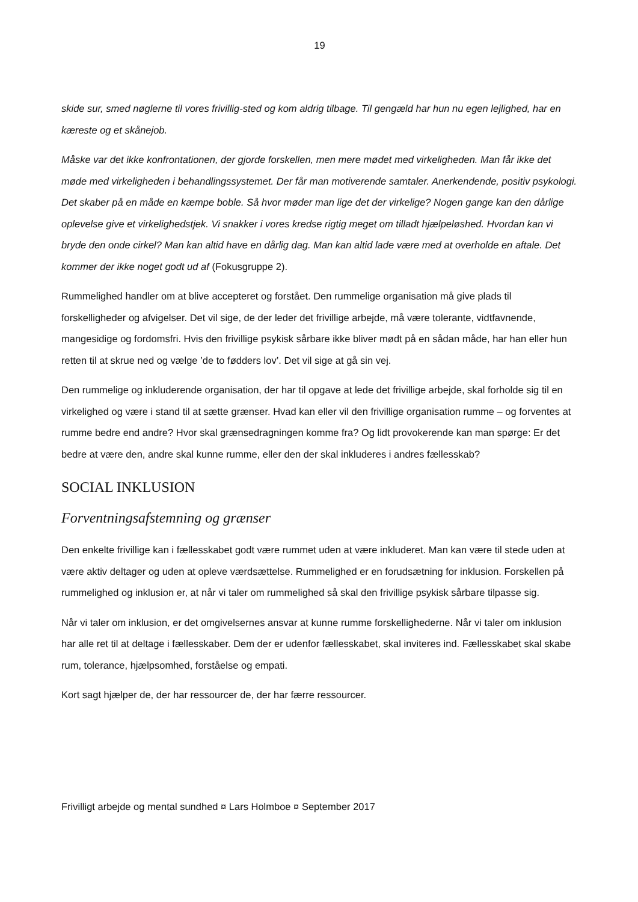19
skide sur, smed nøglerne til vores frivillig-sted og kom aldrig tilbage. Til gengæld har hun nu egen lejlighed, har en kæreste og et skånejob.
Måske var det ikke konfrontationen, der gjorde forskellen, men mere mødet med virkeligheden. Man får ikke det møde med virkeligheden i behandlingssystemet. Der får man motiverende samtaler. Anerkendende, positiv psykologi. Det skaber på en måde en kæmpe boble. Så hvor møder man lige det der virkelige? Nogen gange kan den dårlige oplevelse give et virkelighedstjek. Vi snakker i vores kredse rigtig meget om tilladt hjælpeløshed. Hvordan kan vi bryde den onde cirkel? Man kan altid have en dårlig dag. Man kan altid lade være med at overholde en aftale. Det kommer der ikke noget godt ud af (Fokusgruppe 2).
Rummelighed handler om at blive accepteret og forstået. Den rummelige organisation må give plads til forskelligheder og afvigelser. Det vil sige, de der leder det frivillige arbejde, må være tolerante, vidtfavnende, mangesidige og fordomsfri. Hvis den frivillige psykisk sårbare ikke bliver mødt på en sådan måde, har han eller hun retten til at skrue ned og vælge ’de to fødders lov’. Det vil sige at gå sin vej.
Den rummelige og inkluderende organisation, der har til opgave at lede det frivillige arbejde, skal forholde sig til en virkelighed og være i stand til at sætte grænser. Hvad kan eller vil den frivillige organisation rumme – og forventes at rumme bedre end andre? Hvor skal grænsedragningen komme fra? Og lidt provokerende kan man spørge: Er det bedre at være den, andre skal kunne rumme, eller den der skal inkluderes i andres fællesskab?
SOCIAL INKLUSION
Forventningsafstemning og grænser
Den enkelte frivillige kan i fællesskabet godt være rummet uden at være inkluderet. Man kan være til stede uden at være aktiv deltager og uden at opleve værdsættelse. Rummelighed er en forudsætning for inklusion. Forskellen på rummelighed og inklusion er, at når vi taler om rummelighed så skal den frivillige psykisk sårbare tilpasse sig.
Når vi taler om inklusion, er det omgivelsernes ansvar at kunne rumme forskellighederne. Når vi taler om inklusion har alle ret til at deltage i fællesskaber. Dem der er udenfor fællesskabet, skal inviteres ind. Fællesskabet skal skabe rum, tolerance, hjælpsomhed, forståelse og empati.
Kort sagt hjælper de, der har ressourcer de, der har færre ressourcer.
Frivilligt arbejde og mental sundhed ¤ Lars Holmboe ¤ September 2017